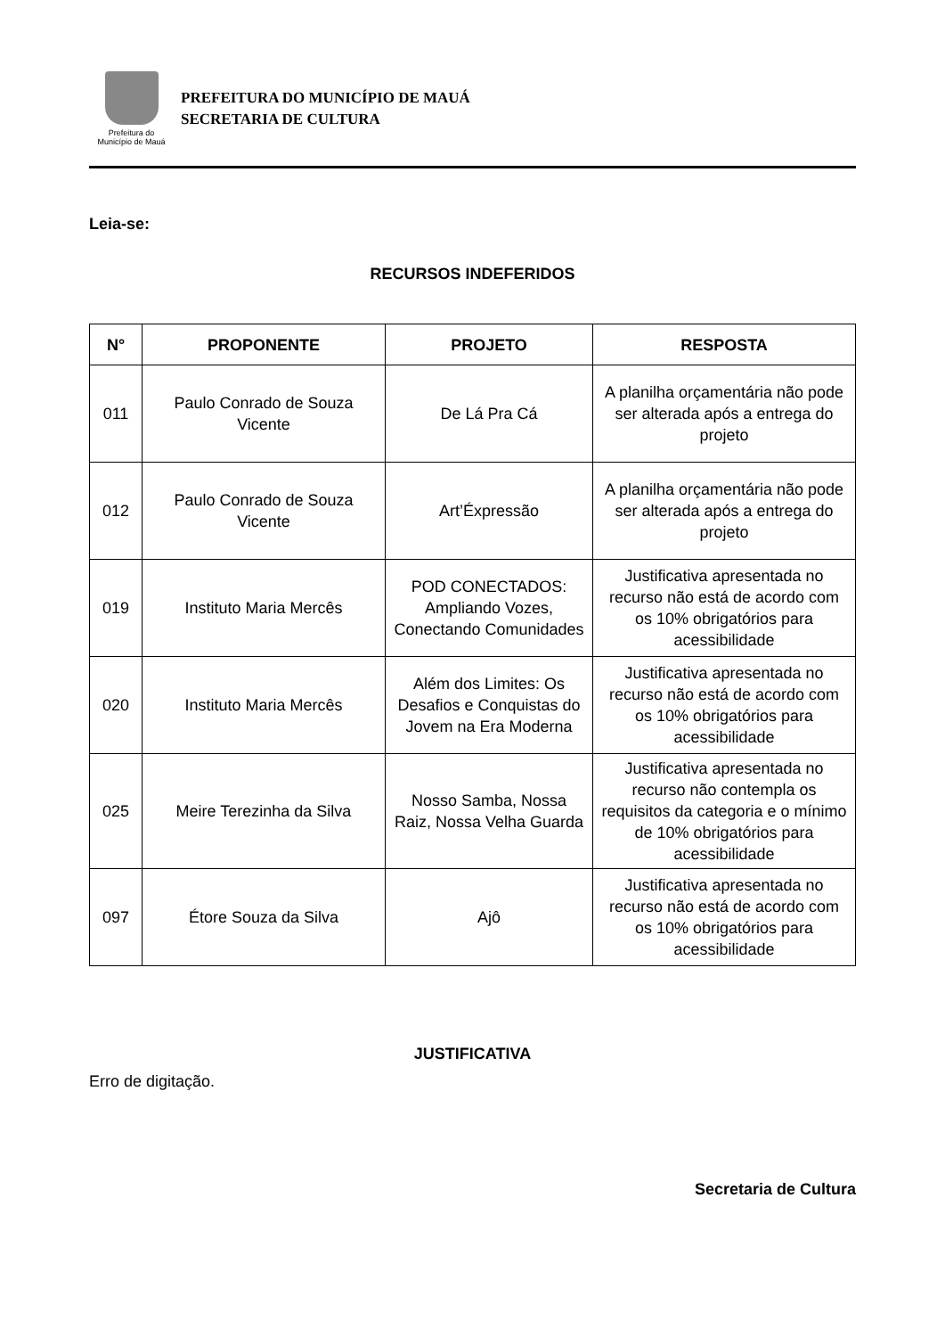Prefeitura do
Município de Mauá
PREFEITURA DO MUNICÍPIO DE MAUÁ
SECRETARIA DE CULTURA
Leia-se:
RECURSOS INDEFERIDOS
| N° | PROPONENTE | PROJETO | RESPOSTA |
| --- | --- | --- | --- |
| 011 | Paulo Conrado de Souza Vicente | De Lá Pra Cá | A planilha orçamentária não pode ser alterada após a entrega do projeto |
| 012 | Paulo Conrado de Souza Vicente | Art’Éxpressão | A planilha orçamentária não pode ser alterada após a entrega do projeto |
| 019 | Instituto Maria Mercês | POD CONECTADOS: Ampliando Vozes, Conectando Comunidades | Justificativa apresentada no recurso não está de acordo com os 10% obrigatórios para acessibilidade |
| 020 | Instituto Maria Mercês | Além dos Limites: Os Desafios e Conquistas do Jovem na Era Moderna | Justificativa apresentada no recurso não está de acordo com os 10% obrigatórios para acessibilidade |
| 025 | Meire Terezinha da Silva | Nosso Samba, Nossa Raiz, Nossa Velha Guarda | Justificativa apresentada no recurso não contempla os requisitos da categoria e o mínimo de 10% obrigatórios para acessibilidade |
| 097 | Étore Souza da Silva | Ajô | Justificativa apresentada no recurso não está de acordo com os 10% obrigatórios para acessibilidade |
JUSTIFICATIVA
Erro de digitação.
Secretaria de Cultura